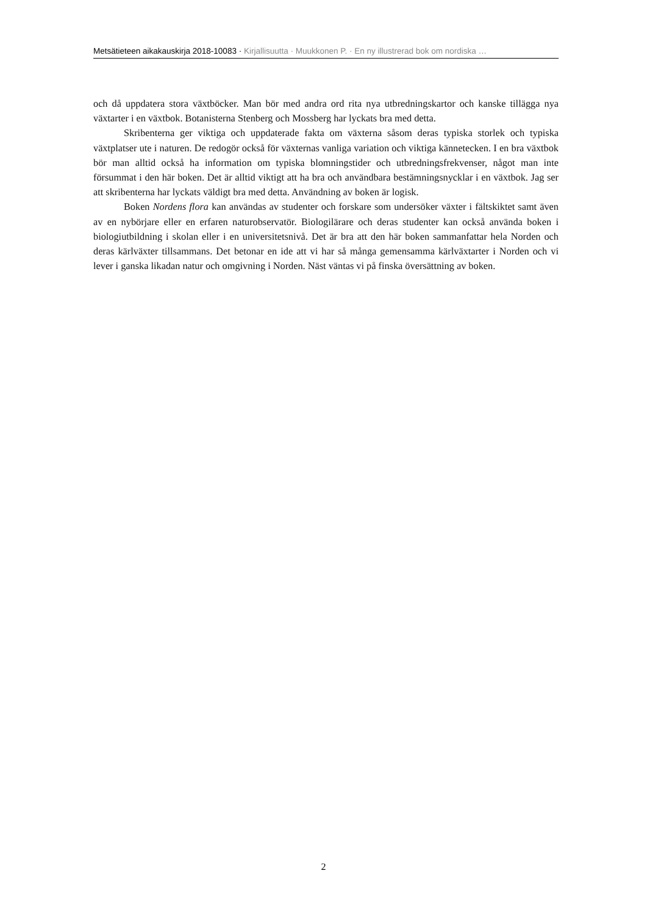Metsätieteen aikakauskirja 2018-10083 · Kirjallisuutta · Muukkonen P. · En ny illustrerad bok om nordiska …
och då uppdatera stora växtböcker. Man bör med andra ord rita nya utbredningskartor och kanske tillägga nya växtarter i en växtbok. Botanisterna Stenberg och Mossberg har lyckats bra med detta.
Skribenterna ger viktiga och uppdaterade fakta om växterna såsom deras typiska storlek och typiska växtplatser ute i naturen. De redogör också för växternas vanliga variation och viktiga kännetecken. I en bra växtbok bör man alltid också ha information om typiska blomningstider och utbredningsfrekvenser, något man inte försummat i den här boken. Det är alltid viktigt att ha bra och användbara bestämningsnycklar i en växtbok. Jag ser att skribenterna har lyckats väldigt bra med detta. Användning av boken är logisk.
Boken Nordens flora kan användas av studenter och forskare som undersöker växter i fältskiktet samt även av en nybörjare eller en erfaren naturobservatör. Biologilärare och deras studenter kan också använda boken i biologiutbildning i skolan eller i en universitetsnivå. Det är bra att den här boken sammanfattar hela Norden och deras kärlväxter tillsammans. Det betonar en ide att vi har så många gemensamma kärlväxtarter i Norden och vi lever i ganska likadan natur och omgivning i Norden. Näst väntas vi på finska översättning av boken.
2